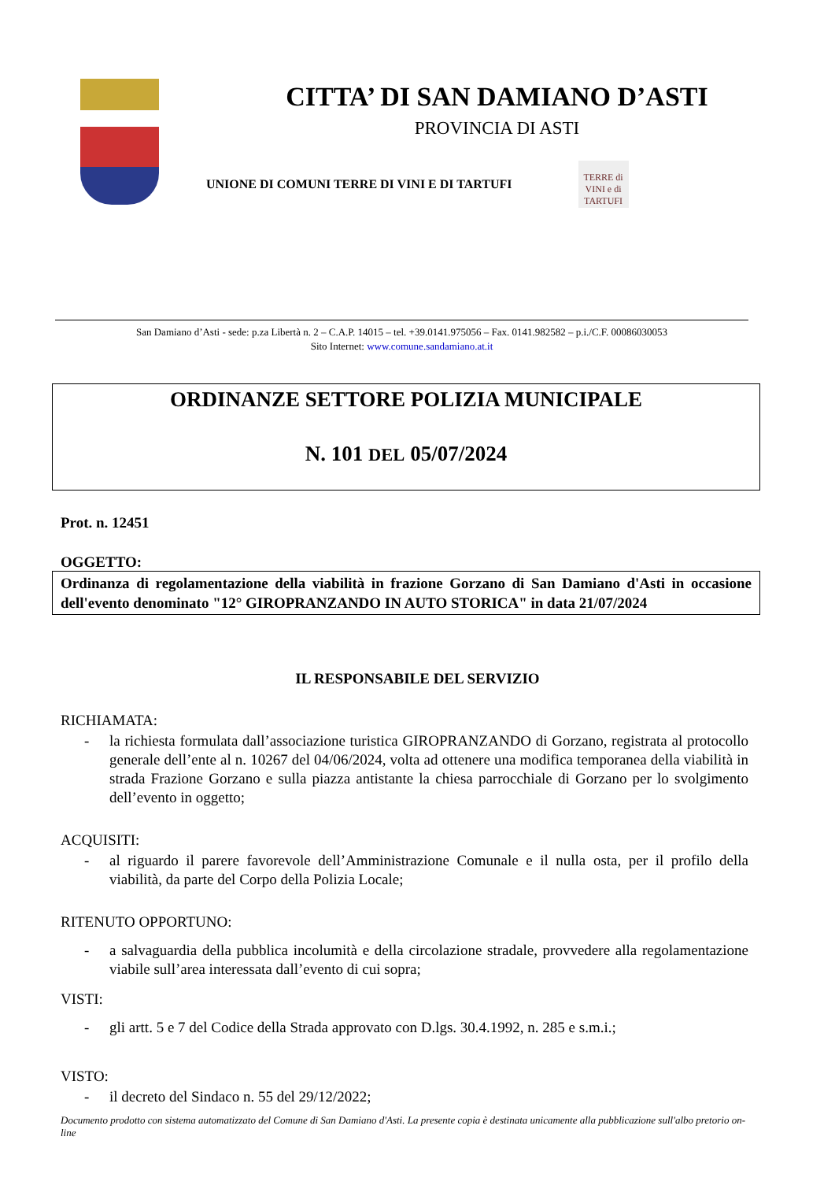CITTA’ DI SAN DAMIANO D’ASTI
PROVINCIA DI ASTI
UNIONE DI COMUNI TERRE DI VINI E DI TARTUFI
TERRE di VINI e di TARTUFI
San Damiano d’Asti - sede: p.za Libertà n. 2 – C.A.P. 14015 – tel. +39.0141.975056 – Fax. 0141.982582 – p.i./C.F. 00086030053
Sito Internet: www.comune.sandamiano.at.it
ORDINANZE SETTORE POLIZIA MUNICIPALE
N. 101 DEL 05/07/2024
Prot. n. 12451
OGGETTO:
Ordinanza di regolamentazione della viabilità in frazione Gorzano di San Damiano d'Asti in occasione dell'evento denominato "12° GIROPRANZANDO IN AUTO STORICA" in data 21/07/2024
IL RESPONSABILE DEL SERVIZIO
RICHIAMATA:
- la richiesta formulata dall’associazione turistica GIROPRANZANDO di Gorzano, registrata al protocollo generale dell’ente al n. 10267 del 04/06/2024, volta ad ottenere una modifica temporanea della viabilità in strada Frazione Gorzano e sulla piazza antistante la chiesa parrocchiale di Gorzano per lo svolgimento dell’evento in oggetto;
ACQUISITI:
- al riguardo il parere favorevole dell’Amministrazione Comunale e il nulla osta, per il profilo della viabilità, da parte del Corpo della Polizia Locale;
RITENUTO OPPORTUNO:
- a salvaguardia della pubblica incolumità e della circolazione stradale, provvedere alla regolamentazione viabile sull’area interessata dall’evento di cui sopra;
VISTI:
- gli artt. 5 e 7 del Codice della Strada approvato con D.lgs. 30.4.1992, n. 285 e s.m.i.;
VISTO:
- il decreto del Sindaco n. 55 del 29/12/2022;
Documento prodotto con sistema automatizzato del Comune di San Damiano d'Asti. La presente copia è destinata unicamente alla pubblicazione sull'albo pretorio on-line